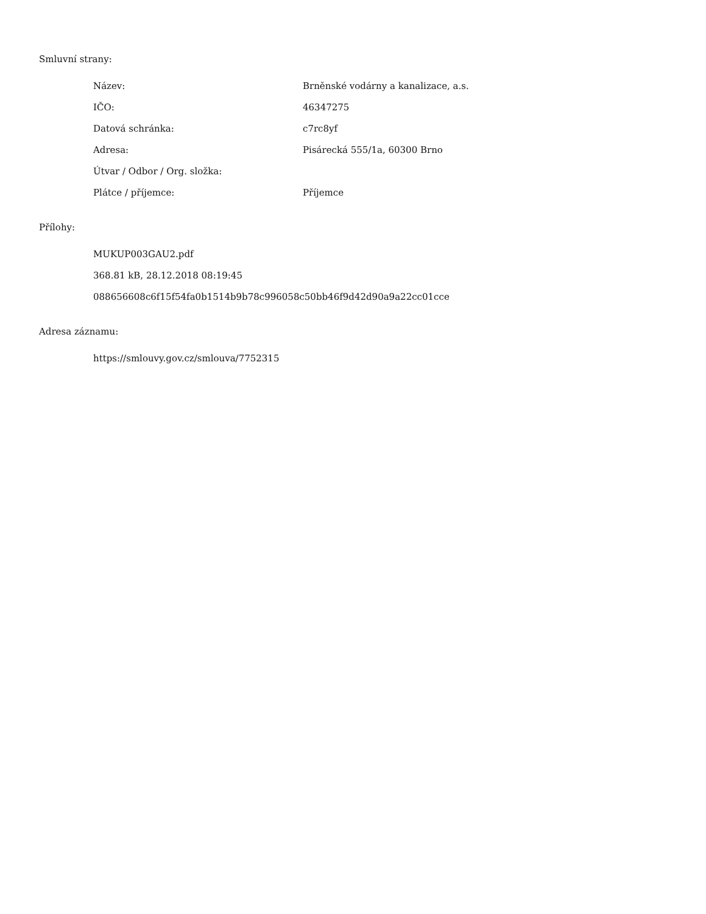Smluvní strany:
| Název: | Brněnské vodárny a kanalizace, a.s. |
| IČO: | 46347275 |
| Datová schránka: | c7rc8yf |
| Adresa: | Pisárecká 555/1a, 60300 Brno |
| Útvar / Odbor / Org. složka: | |
| Plátce / příjemce: | Příjemce |
Přílohy:
MUKUP003GAU2.pdf
368.81 kB, 28.12.2018 08:19:45
088656608c6f15f54fa0b1514b9b78c996058c50bb46f9d42d90a9a22cc01cce
Adresa záznamu:
https://smlouvy.gov.cz/smlouva/7752315